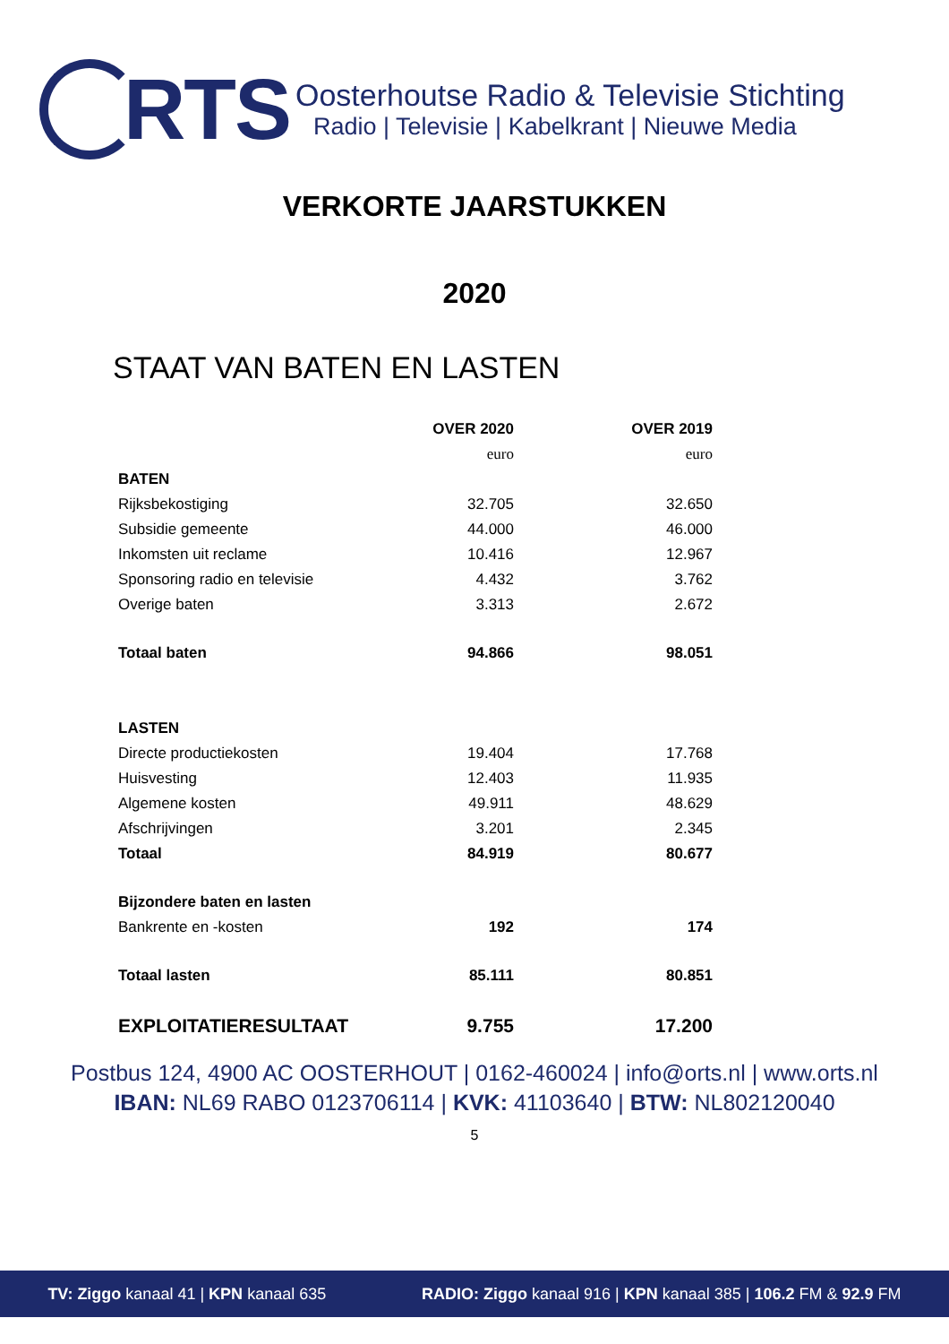RTS
Oosterhoutse Radio & Televisie Stichting
Radio | Televisie | Kabelkrant | Nieuwe Media
VERKORTE JAARSTUKKEN
2020
STAAT VAN BATEN EN LASTEN
| | OVER 2020 | OVER 2019 |
| --- | --- | --- |
| | euro | euro |
| BATEN | | |
| Rijksbekostiging | 32.705 | 32.650 |
| Subsidie gemeente | 44.000 | 46.000 |
| Inkomsten uit reclame | 10.416 | 12.967 |
| Sponsoring radio en televisie | 4.432 | 3.762 |
| Overige baten | 3.313 | 2.672 |
| Totaal baten | 94.866 | 98.051 |
| LASTEN | | |
| Directe productiekosten | 19.404 | 17.768 |
| Huisvesting | 12.403 | 11.935 |
| Algemene kosten | 49.911 | 48.629 |
| Afschrijvingen | 3.201 | 2.345 |
| Totaal | 84.919 | 80.677 |
| Bijzondere baten en lasten | | |
| Bankrente en -kosten | 192 | 174 |
| Totaal lasten | 85.111 | 80.851 |
| EXPLOITATIERESULTAAT | 9.755 | 17.200 |
Postbus 124, 4900 AC OOSTERHOUT | 0162-460024 | info@orts.nl | www.orts.nl
IBAN: NL69 RABO 0123706114 | KVK: 41103640 | BTW: NL802120040
5
TV: Ziggo kanaal 41 | KPN kanaal 635 RADIO: Ziggo kanaal 916 | KPN kanaal 385 | 106.2 FM & 92.9 FM